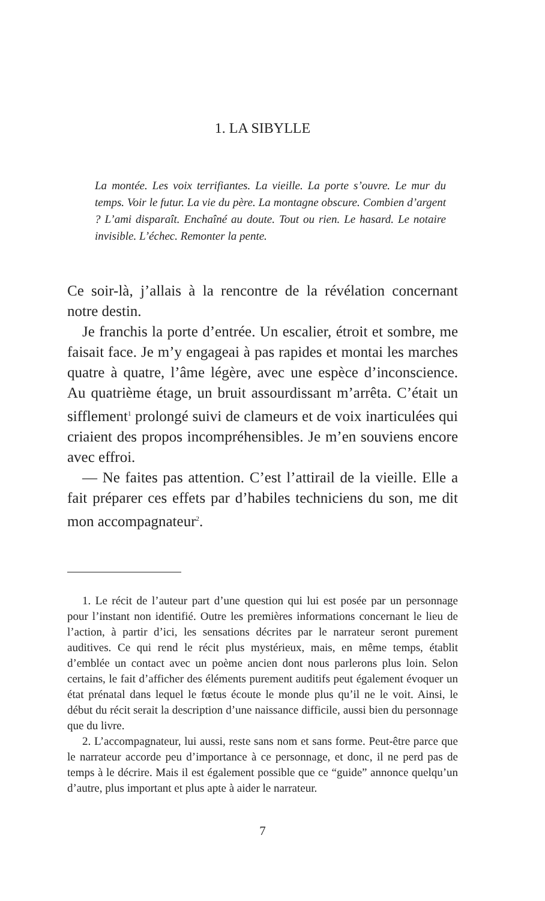1. LA SIBYLLE
La montée. Les voix terrifiantes. La vieille. La porte s’ouvre. Le mur du temps. Voir le futur. La vie du père. La montagne obscure. Combien d’argent ? L’ami disparaît. Enchaîné au doute. Tout ou rien. Le hasard. Le notaire invisible. L’échec. Remonter la pente.
Ce soir-là, j’allais à la rencontre de la révélation concernant notre destin.
Je franchis la porte d’entrée. Un escalier, étroit et sombre, me faisait face. Je m’y engageai à pas rapides et montai les marches quatre à quatre, l’âme légère, avec une espèce d’inconscience. Au quatrième étage, un bruit assourdissant m’arrêta. C’était un sifflement<sup>1</sup> prolongé suivi de clameurs et de voix inarticulées qui criaient des propos incompréhensibles. Je m’en souviens encore avec effroi.
— Ne faites pas attention. C’est l’attirail de la vieille. Elle a fait préparer ces effets par d’habiles techniciens du son, me dit mon accompagnateur<sup>2</sup>.
1. Le récit de l’auteur part d’une question qui lui est posée par un personnage pour l’instant non identifié. Outre les premières informations concernant le lieu de l’action, à partir d’ici, les sensations décrites par le narrateur seront purement auditives. Ce qui rend le récit plus mystérieux, mais, en même temps, établit d’emblée un contact avec un poème ancien dont nous parlerons plus loin. Selon certains, le fait d’afficher des éléments purement auditifs peut également évoquer un état prénatal dans lequel le fœtus écoute le monde plus qu’il ne le voit. Ainsi, le début du récit serait la description d’une naissance difficile, aussi bien du personnage que du livre.
2. L’accompagnateur, lui aussi, reste sans nom et sans forme. Peut-être parce que le narrateur accorde peu d’importance à ce personnage, et donc, il ne perd pas de temps à le décrire. Mais il est également possible que ce “guide” annonce quelqu’un d’autre, plus important et plus apte à aider le narrateur.
7